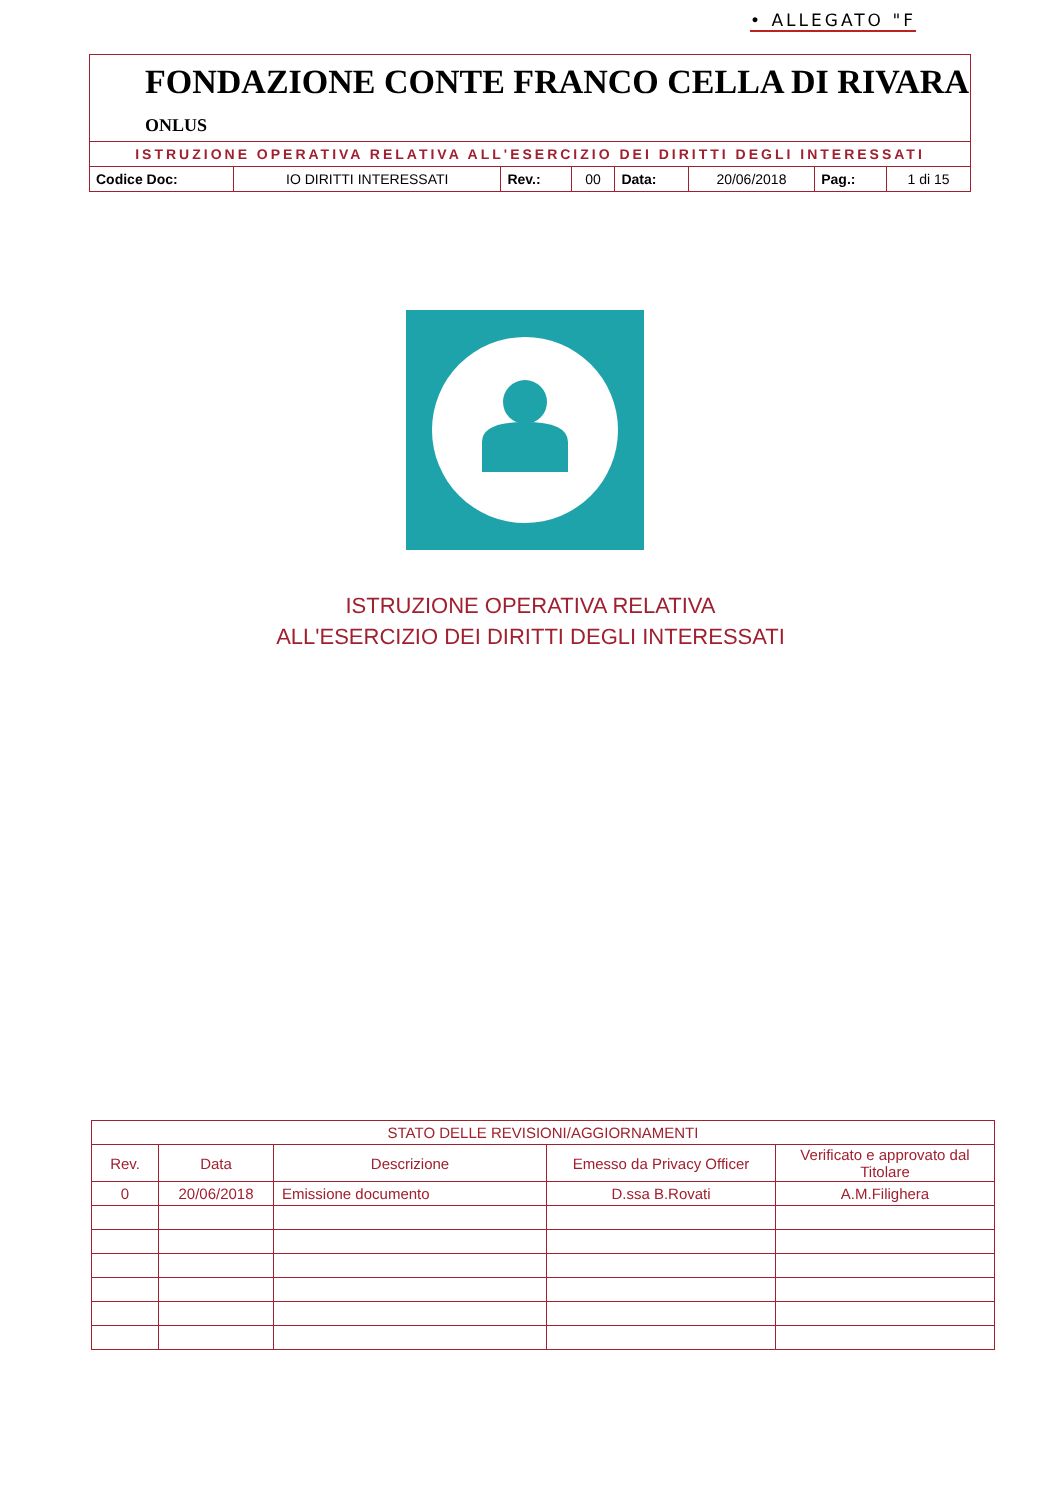• ALLEGATO "F
FONDAZIONE CONTE FRANCO CELLA DI RIVARA ONLUS
ISTRUZIONE OPERATIVA RELATIVA ALL'ESERCIZIO DEI DIRITTI DEGLI INTERESSATI
| Codice Doc: | IO DIRITTI INTERESSATI | Rev.: | 00 | Data: | 20/06/2018 | Pag.: | 1 di 15 |
ISTRUZIONE OPERATIVA RELATIVA
ALL'ESERCIZIO DEI DIRITTI DEGLI INTERESSATI
| STATO DELLE REVISIONI/AGGIORNAMENTI | | | | |
| --- | --- | --- | --- | --- |
| Rev. | Data | Descrizione | Emesso da Privacy Officer | Verificato e approvato dal Titolare |
| 0 | 20/06/2018 | Emissione documento | D.ssa B.Rovati | A.M.Filighera |